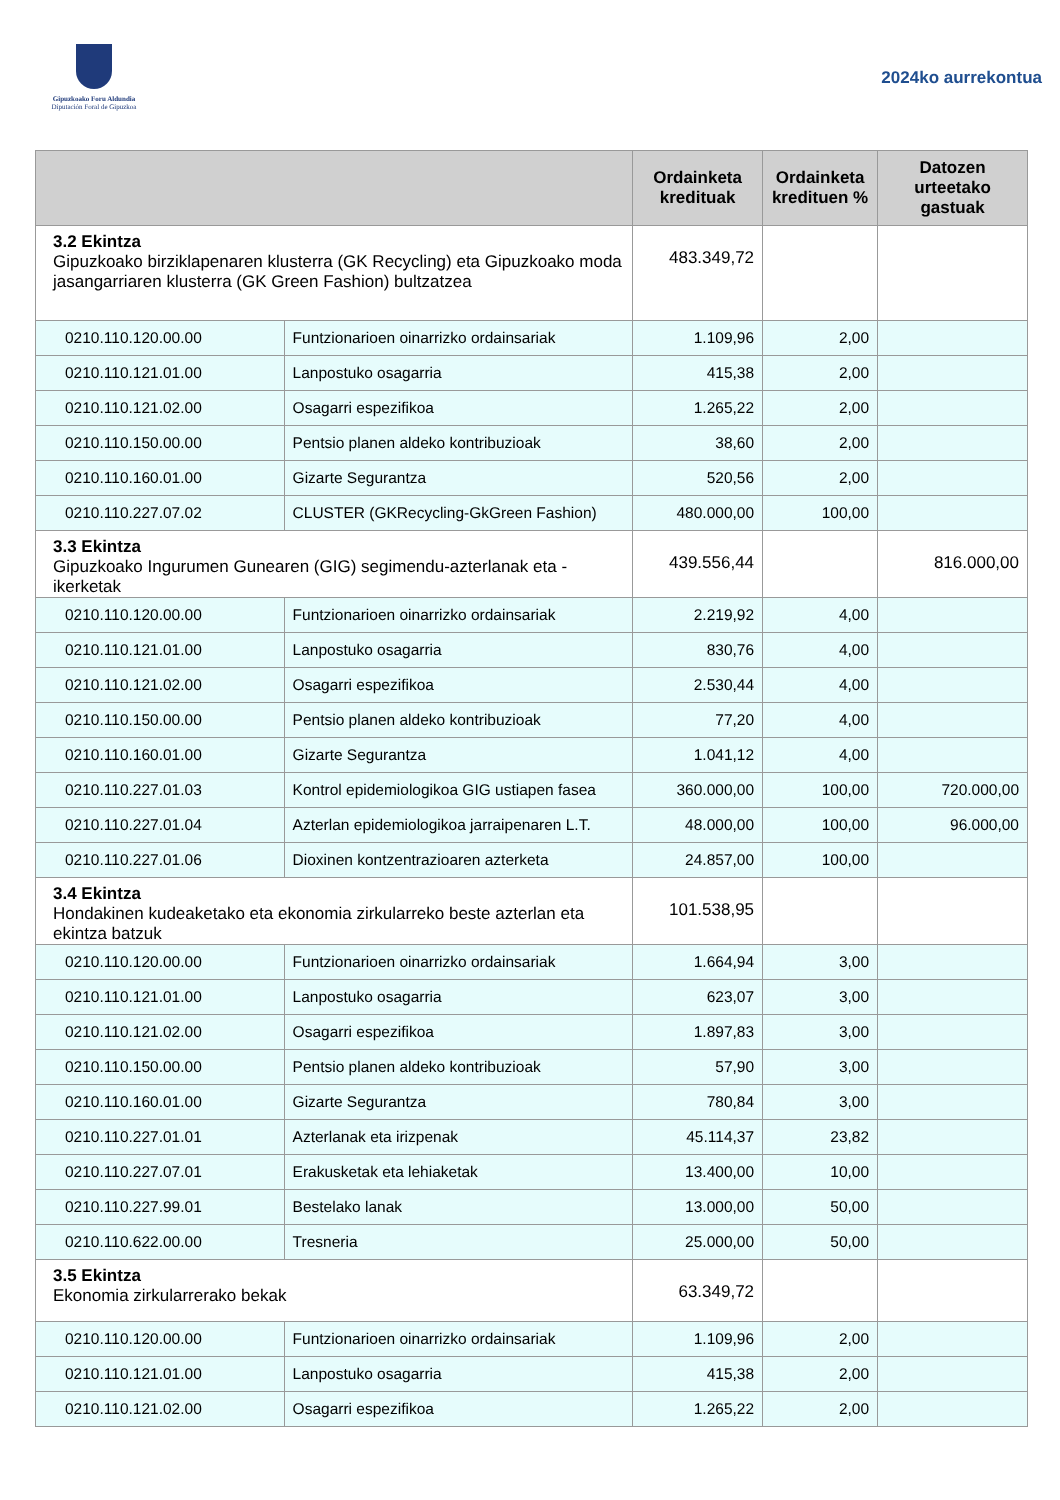Gipuzkoako Foru Aldundia
Diputación Foral de Gipuzkoa
2024ko aurrekontua
| | | Ordainketa kredituak | Ordainketa kredituen % | Datozen urteetako gastuak |
| --- | --- | --- | --- | --- |
| 3.2 Ekintza Gipuzkoako birziklapenaren klusterra (GK Recycling) eta Gipuzkoako moda jasangarriaren klusterra (GK Green Fashion) bultzatzea | | 483.349,72 | | |
| 0210.110.120.00.00 | Funtzionarioen oinarrizko ordainsariak | 1.109,96 | 2,00 | |
| 0210.110.121.01.00 | Lanpostuko osagarria | 415,38 | 2,00 | |
| 0210.110.121.02.00 | Osagarri espezifikoa | 1.265,22 | 2,00 | |
| 0210.110.150.00.00 | Pentsio planen aldeko kontribuzioak | 38,60 | 2,00 | |
| 0210.110.160.01.00 | Gizarte Segurantza | 520,56 | 2,00 | |
| 0210.110.227.07.02 | CLUSTER (GKRecycling-GkGreen Fashion) | 480.000,00 | 100,00 | |
| 3.3 Ekintza Gipuzkoako Ingurumen Gunearen (GIG) segimendu-azterlanak eta -ikerketak | | 439.556,44 | | 816.000,00 |
| 0210.110.120.00.00 | Funtzionarioen oinarrizko ordainsariak | 2.219,92 | 4,00 | |
| 0210.110.121.01.00 | Lanpostuko osagarria | 830,76 | 4,00 | |
| 0210.110.121.02.00 | Osagarri espezifikoa | 2.530,44 | 4,00 | |
| 0210.110.150.00.00 | Pentsio planen aldeko kontribuzioak | 77,20 | 4,00 | |
| 0210.110.160.01.00 | Gizarte Segurantza | 1.041,12 | 4,00 | |
| 0210.110.227.01.03 | Kontrol epidemiologikoa GIG ustiapen fasea | 360.000,00 | 100,00 | 720.000,00 |
| 0210.110.227.01.04 | Azterlan epidemiologikoa jarraipenaren L.T. | 48.000,00 | 100,00 | 96.000,00 |
| 0210.110.227.01.06 | Dioxinen kontzentrazioaren azterketa | 24.857,00 | 100,00 | |
| 3.4 Ekintza Hondakinen kudeaketako eta ekonomia zirkularreko beste azterlan eta ekintza batzuk | | 101.538,95 | | |
| 0210.110.120.00.00 | Funtzionarioen oinarrizko ordainsariak | 1.664,94 | 3,00 | |
| 0210.110.121.01.00 | Lanpostuko osagarria | 623,07 | 3,00 | |
| 0210.110.121.02.00 | Osagarri espezifikoa | 1.897,83 | 3,00 | |
| 0210.110.150.00.00 | Pentsio planen aldeko kontribuzioak | 57,90 | 3,00 | |
| 0210.110.160.01.00 | Gizarte Segurantza | 780,84 | 3,00 | |
| 0210.110.227.01.01 | Azterlanak eta irizpenak | 45.114,37 | 23,82 | |
| 0210.110.227.07.01 | Erakusketak eta lehiaketak | 13.400,00 | 10,00 | |
| 0210.110.227.99.01 | Bestelako lanak | 13.000,00 | 50,00 | |
| 0210.110.622.00.00 | Tresneria | 25.000,00 | 50,00 | |
| 3.5 Ekintza Ekonomia zirkularrerako bekak | | 63.349,72 | | |
| 0210.110.120.00.00 | Funtzionarioen oinarrizko ordainsariak | 1.109,96 | 2,00 | |
| 0210.110.121.01.00 | Lanpostuko osagarria | 415,38 | 2,00 | |
| 0210.110.121.02.00 | Osagarri espezifikoa | 1.265,22 | 2,00 | |